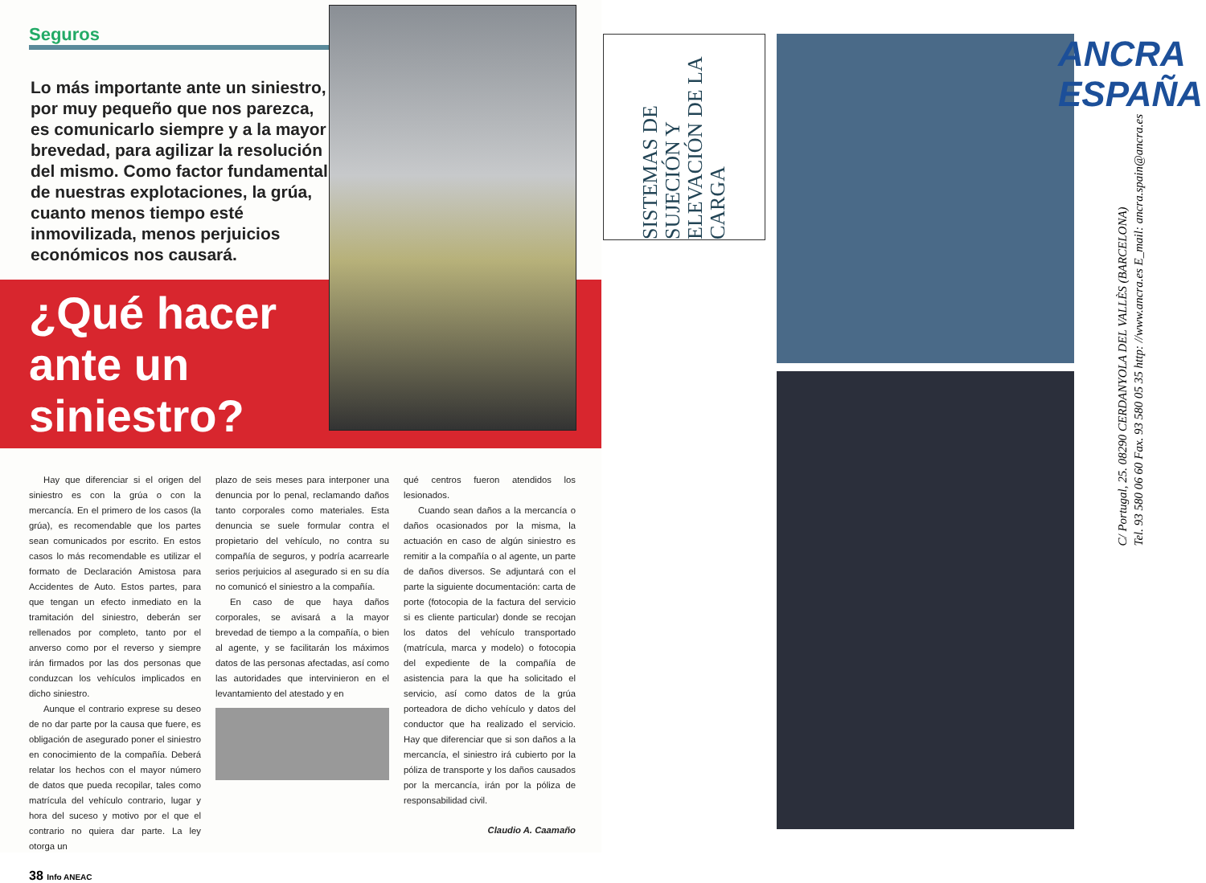Seguros
Lo más importante ante un siniestro, por muy pequeño que nos parezca, es comunicarlo siempre y a la mayor brevedad, para agilizar la resolución del mismo. Como factor fundamental de nuestras explotaciones, la grúa, cuanto menos tiempo esté inmovilizada, menos perjuicios económicos nos causará.
¿Qué hacer ante un siniestro?
Hay que diferenciar si el origen del siniestro es con la grúa o con la mercancía. En el primero de los casos (la grúa), es recomendable que los partes sean comunicados por escrito. En estos casos lo más recomendable es utilizar el formato de Declaración Amistosa para Accidentes de Auto. Estos partes, para que tengan un efecto inmediato en la tramitación del siniestro, deberán ser rellenados por completo, tanto por el anverso como por el reverso y siempre irán firmados por las dos personas que conduzcan los vehículos implicados en dicho siniestro.
Aunque el contrario exprese su deseo de no dar parte por la causa que fuere, es obligación de asegurado poner el siniestro en conocimiento de la compañía. Deberá relatar los hechos con el mayor número de datos que pueda recopilar, tales como matrícula del vehículo contrario, lugar y hora del suceso y motivo por el que el contrario no quiera dar parte. La ley otorga un
plazo de seis meses para interponer una denuncia por lo penal, reclamando daños tanto corporales como materiales. Esta denuncia se suele formular contra el propietario del vehículo, no contra su compañía de seguros, y podría acarrearle serios perjuicios al asegurado si en su día no comunicó el siniestro a la compañía.
En caso de que haya daños corporales, se avisará a la mayor brevedad de tiempo a la compañía, o bien al agente, y se facilitarán los máximos datos de las personas afectadas, así como las autoridades que intervinieron en el levantamiento del atestado y en
qué centros fueron atendidos los lesionados.
Cuando sean daños a la mercancía o daños ocasionados por la misma, la actuación en caso de algún siniestro es remitir a la compañía o al agente, un parte de daños diversos. Se adjuntará con el parte la siguiente documentación: carta de porte (fotocopia de la factura del servicio si es cliente particular) donde se recojan los datos del vehículo transportado (matrícula, marca y modelo) o fotocopia del expediente de la compañía de asistencia para la que ha solicitado el servicio, así como datos de la grúa porteadora de dicho vehículo y datos del conductor que ha realizado el servicio. Hay que diferenciar que si son daños a la mercancía, el siniestro irá cubierto por la póliza de transporte y los daños causados por la mercancía, irán por la póliza de responsabilidad civil.
Claudio A. Caamaño
38 Info ANEAC
SISTEMAS DE SUJECIÓN Y ELEVACIÓN DE LA CARGA
ANCRA ESPAÑA
C/ Portugal, 25. 08290 CERDANYOLA DEL VALLÈS (BARCELONA)
Tel. 93 580 06 60 Fax. 93 580 05 35 http: //www.ancra.es E_mail: ancra.spain@ancra.es